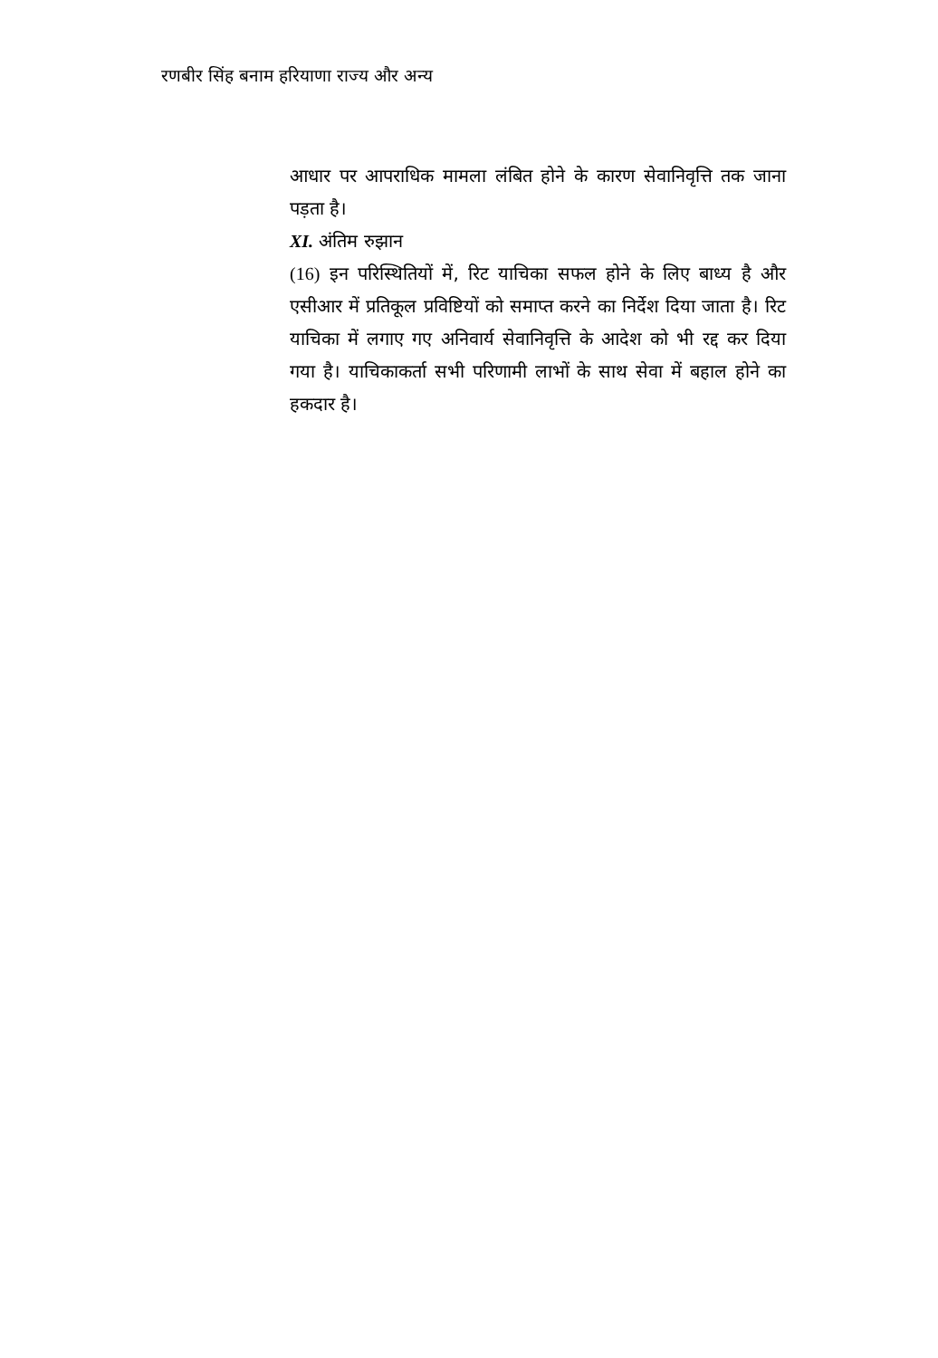रणबीर सिंह बनाम हरियाणा राज्य और अन्य
आधार पर आपराधिक मामला लंबित होने के कारण सेवानिवृत्ति तक जाना पड़ता है।
XI. अंतिम रुझान
(16) इन परिस्थितियों में, रिट याचिका सफल होने के लिए बाध्य है और एसीआर में प्रतिकूल प्रविष्टियों को समाप्त करने का निर्देश दिया जाता है। रिट याचिका में लगाए गए अनिवार्य सेवानिवृत्ति के आदेश को भी रद्द कर दिया गया है। याचिकाकर्ता सभी परिणामी लाभों के साथ सेवा में बहाल होने का हकदार है।